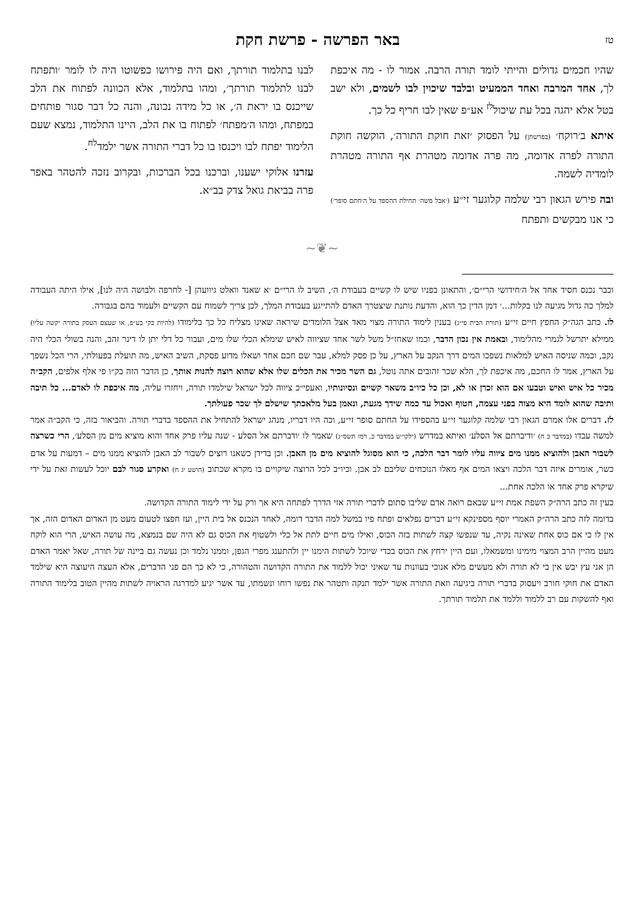טז באר הפרשה - פרשת חקת
שהיו חכמים גדולים והייתי לומד תורה הרבה. אמור לו - מה איכפת לך, אחד המרבה ואחד הממעיט ובלבד שיכוין לבו לשמים, ולא ישב בטל אלא יהגה בכל עת שיכול<sup>לז</sup> אע״פ שאין לבו חריף כל כך.
איתא ב׳רוקח׳ (בפרשתן) על הפסוק ׳זאת חוקת התורה׳, הוקשה חוקת התורה לפרה אדומה, מה פרה אדומה מטהרת אף התורה מטהרת לומדיה לשמה.
ובה פירש הגאון רבי שלמה קלוגער זי״ע (׳אבל משה׳ תחילת ההספד על ה׳חתם סופר׳) כי אנו מבקשים ותפתח
לבנו בתלמוד תורתך, ואם היה פירושו כפשוטו היה לו לומר ׳ותפתח לבנו לתלמוד תורתך׳, ומהו בתלמוד, אלא הכוונה לפתוח את הלב שייכנס בו יראת ה׳, או כל מידה נכונה, והנה כל דבר סגור פותחים במפתח, ומהו ה׳מפתח׳ לפתוח בו את הלב, היינו התלמוד, נמצא שעם הלימוד יפתח לבו ויכנסו בו כל דברי התורה אשר ילמד<sup>לח</sup>.
עזרנו אלוקי ישענו, וברכנו בכל הברכות, ובקרוב נזכה להטהר באפר פרה בביאת גואל צדק בב״א.
~❦~
וכבר נכנס חסיד אחד אל ה׳חידושי הרי״ם׳, והתאונן בפניו שיש לו קשיים בעבודת ה׳, השיב לו הרי״ם ׳א שאנד וואלט גיוועהן [- לחרפה ולבושה היה לנו], אילו היתה העבודה למלך כה גדול מגיעה לנו בקלות...׳ דמן הדין כך הוא, והדעת נותנת שיצטרך האדם להתייגע בעבודת המלך, לכן צריך לשמוח עם הקשיים ולעמוד בהם בגבורה.
לו. כתב הגה״ק החפץ חיים זי״ע (תורת הבית פי״ג) בענין לימוד התורה מצוי מאד אצל הלומדים שיראה שאינו מצליח כל כך בלימודו (להיות בקי בע״פ, או שעצם העסק בתורה יקשה עליו) ממילא יתרשל לגמרי מהלימוד, ובאמת אין נכון הדבר, וכמו שאחז״ל משל לשר אחד שציווה לאיש שימלא הכלי שלו מים, ועבור כל דלי יתן לו דינר זהב, והנה בשולי הכלי היה נקב, וכמה שניסה האיש למלאות נשפכו המים דרך הנקב על הארץ, על כן פסק למלא, עבר שם חכם אחד ושאלו מדוע פסקת, השיב האיש, מה תועלת בפעולתי, הרי הכל נשפך על הארץ, אמר לו החכם, מה איכפת לך, הלא שכר זהובים אתה נוטל, גם השר מכיר את הכלים שלו אלא שהוא רוצה להנות אותך, כן הדבר הזה בק״ו פי אלף אלפים, הקב״ה מכיר כל איש ואיש וטבעו אם הוא זכרן או לא, וכן כל כיו״ב משאר קשיים ונסיונותיו, ואעפי״כ ציווה לכל ישראל שילמדו תורה, ויחזרו עליה, מה איכפת לו לאדם... כל תיבה ותיבה שהוא לומד היא מצוה בפני עצמה, חטוף ואכול עד כמה שידך מגעת, ונאמן בעל מלאכתך שישלם לך שכר פעולתך.
לז. דברים אלו אמרם הגאון רבי שלמה קלוגער זי״ע בהספידו על החתם סופר זי״ע, וכה היו דבריו, מנהג ישראל להתחיל את ההספד בדברי תורה. והביאור בזה, כי הקב״ה אמר למשה עבדו (במדבר כ ח) ׳ודיברתם אל הסלע׳ ואיתא במדרש (ילקו״ש במדבר כ, רמז תשס״ג) שאמר לו ׳ודברתם אל הסלע - שנה עליו פרק אחד והוא מוציא מים מן הסלע׳, הרי כשרצה לשבור האבן ולהוציא ממנו מים ציווה עליו לומר דבר הלכה, כי הוא מסוגל להוציא מים מן האבן. וכן בדידן כשאנו רוצים לשבור לב האבן להוציא ממנו מים – דמעות על אדם כשר, אומרים איזה דבר הלכה ויצאו המים אף מאלו הנוכחים שליבם לב אבן. וכיו״ב לכל הרוצה שיקויים בו מקרא שכתוב (הושע יג ח) ואקרע סגור לבם יוכל לעשות זאת על ידי שיקרא פרק אחד או הלכה אחת...
כעין זה כתב הרה״ק השפת אמת זי״ע שבאם רואה אדם שליבו סתום לדברי תורה אזי הדרך לפתחה היא אך ורק על ידי לימוד התורה הקדושה.
בדומה לזה כתב הרה״ק האמרי יוסף מספינקא זי״ע דברים נפלאים ופתח פיו במשל למה הדבר דומה, לאחד הנכנס אל בית היין, ועז חפצו לטעום מעט מן האדום האדום הזה, אך אין לו כי אם כוס אחת שאינה נקיה, עד שנפשו קצה לשתות בזה הכוס, ואילו מים חיים לתת אל כלי ולשטוף את הכוס גם לא היה שם בנמצא, מה עושה האיש, הרי הוא לוקח מעט מהיין הרב המצוי מימינו ומשמאלו, ועם היין ירחץ את הכוס בכדי שיוכל לשתות הימנו יין ולהתענג מפרי הגפן, וממנו נלמד וכן נעשה גם ביינה של תורה, שאל יאמר האדם הן אני עץ יבש אין בי לא תורה ולא מעשים מלא אנוכי בעוונות עד שאיני יכול ללמוד את התורה הקדושה והטהורה, כי לא כך הם פני הדברים, אלא העצה היעוצה היא שילמד האדם את חוקי חורב ויעסוק בדברי תורה ביגיעה וזאת התורה אשר ילמד תנקה ותטהר את נפשו רוחו ונשמתו, עד אשר יגיע למדרגה הראויה לשתות מהיין הטוב בלימוד התורה ואף להשקות עם רב ללמוד וללמד את תלמוד תורתך.